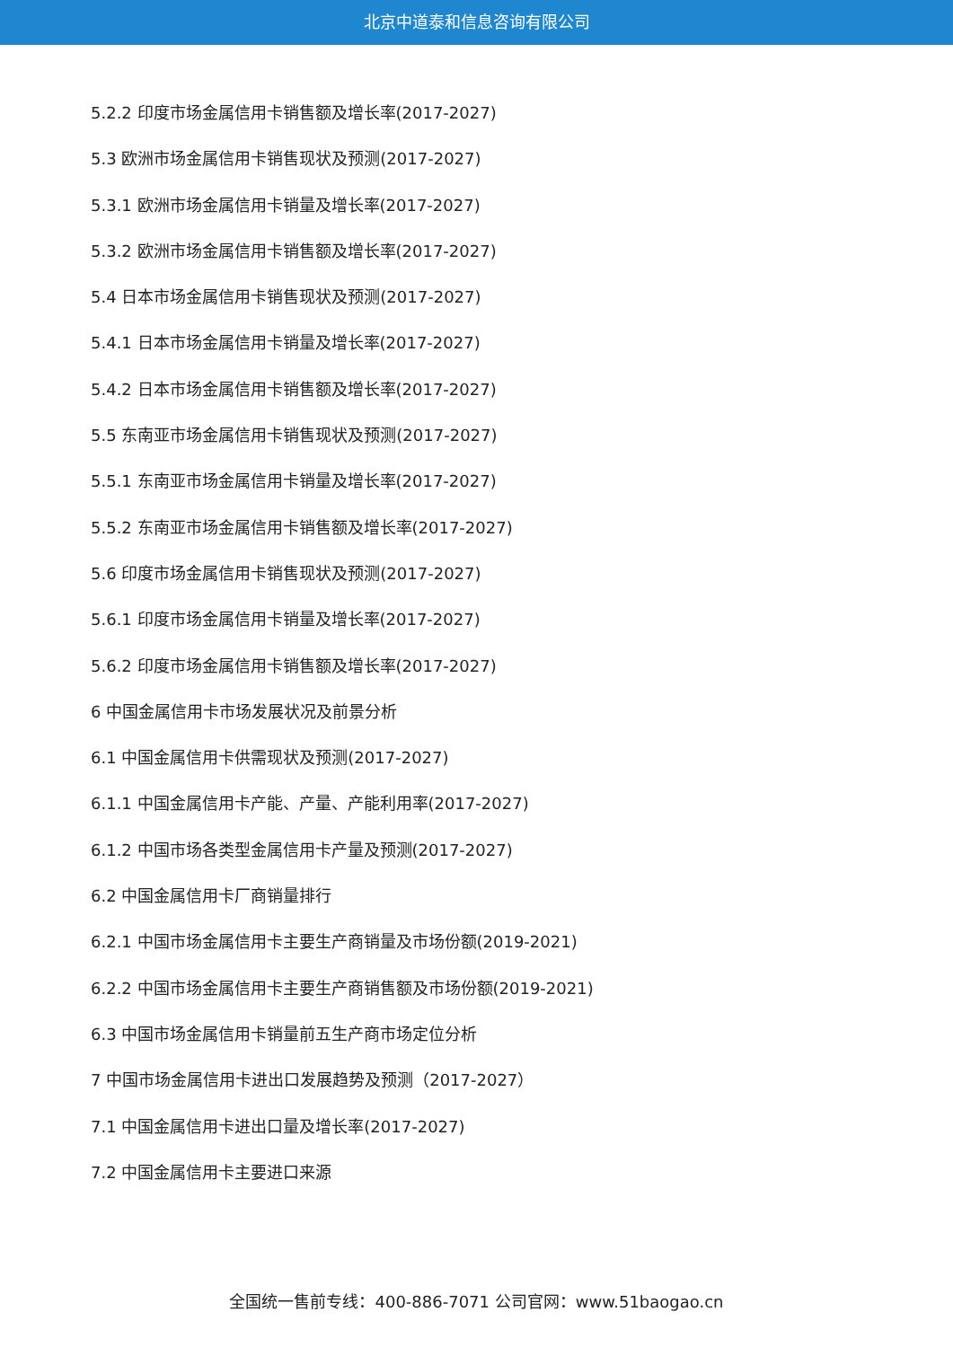北京中道泰和信息咨询有限公司
5.2.2 印度市场金属信用卡销售额及增长率(2017-2027)
5.3 欧洲市场金属信用卡销售现状及预测(2017-2027)
5.3.1 欧洲市场金属信用卡销量及增长率(2017-2027)
5.3.2 欧洲市场金属信用卡销售额及增长率(2017-2027)
5.4 日本市场金属信用卡销售现状及预测(2017-2027)
5.4.1 日本市场金属信用卡销量及增长率(2017-2027)
5.4.2 日本市场金属信用卡销售额及增长率(2017-2027)
5.5 东南亚市场金属信用卡销售现状及预测(2017-2027)
5.5.1 东南亚市场金属信用卡销量及增长率(2017-2027)
5.5.2 东南亚市场金属信用卡销售额及增长率(2017-2027)
5.6 印度市场金属信用卡销售现状及预测(2017-2027)
5.6.1 印度市场金属信用卡销量及增长率(2017-2027)
5.6.2 印度市场金属信用卡销售额及增长率(2017-2027)
6 中国金属信用卡市场发展状况及前景分析
6.1 中国金属信用卡供需现状及预测(2017-2027)
6.1.1 中国金属信用卡产能、产量、产能利用率(2017-2027)
6.1.2 中国市场各类型金属信用卡产量及预测(2017-2027)
6.2 中国金属信用卡厂商销量排行
6.2.1 中国市场金属信用卡主要生产商销量及市场份额(2019-2021)
6.2.2 中国市场金属信用卡主要生产商销售额及市场份额(2019-2021)
6.3 中国市场金属信用卡销量前五生产商市场定位分析
7 中国市场金属信用卡进出口发展趋势及预测（2017-2027）
7.1 中国金属信用卡进出口量及增长率(2017-2027)
7.2 中国金属信用卡主要进口来源
全国统一售前专线：400-886-7071 公司官网：www.51baogao.cn